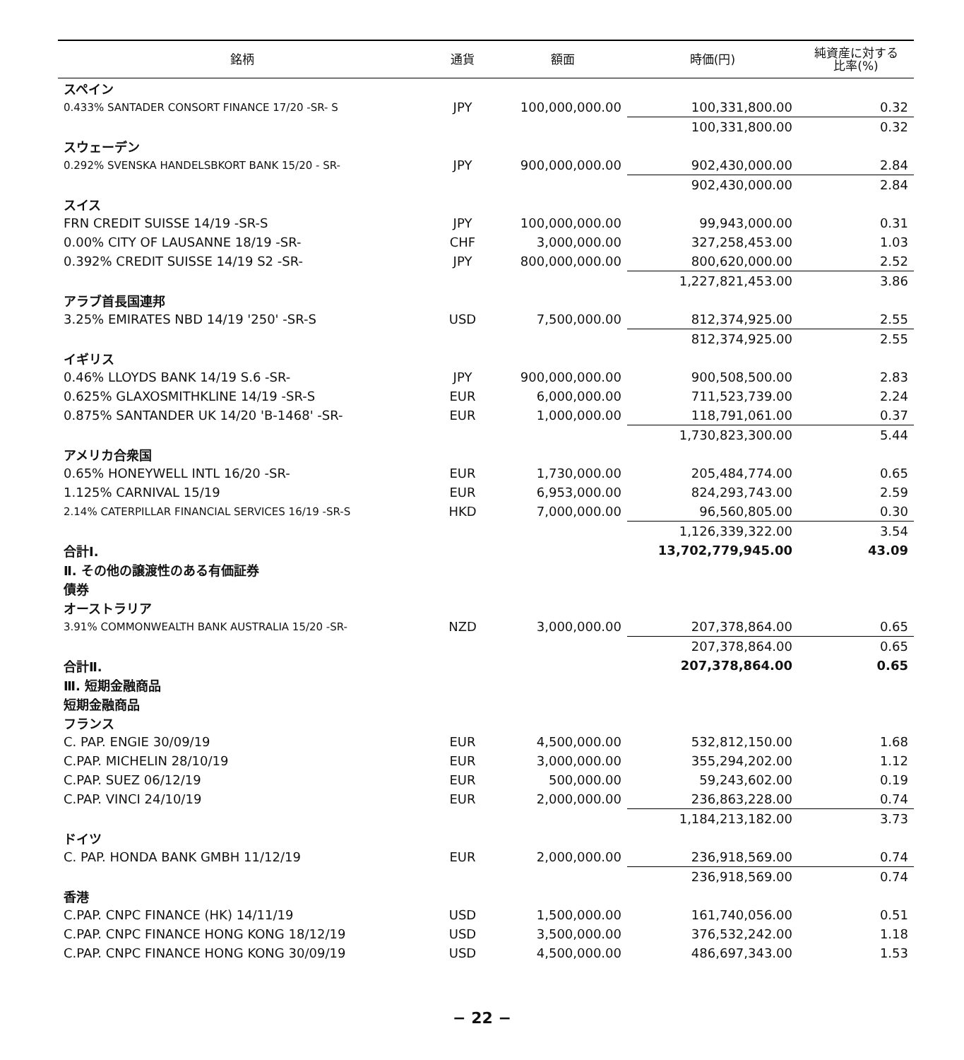| 銘柄 | 通貨 | 額面 | 時価(円) | 純資産に対する 比率(%) |
| --- | --- | --- | --- | --- |
| スペイン | | | | |
| 0.433% SANTADER CONSORT FINANCE 17/20 -SR- S | JPY | 100,000,000.00 | 100,331,800.00 | 0.32 |
| | | | 100,331,800.00 | 0.32 |
| スウェーデン | | | | |
| 0.292% SVENSKA HANDELSBKORT BANK 15/20 - SR- | JPY | 900,000,000.00 | 902,430,000.00 | 2.84 |
| | | | 902,430,000.00 | 2.84 |
| スイス | | | | |
| FRN CREDIT SUISSE 14/19 -SR-S | JPY | 100,000,000.00 | 99,943,000.00 | 0.31 |
| 0.00% CITY OF LAUSANNE 18/19 -SR- | CHF | 3,000,000.00 | 327,258,453.00 | 1.03 |
| 0.392% CREDIT SUISSE 14/19 S2 -SR- | JPY | 800,000,000.00 | 800,620,000.00 | 2.52 |
| | | | 1,227,821,453.00 | 3.86 |
| アラブ首長国連邦 | | | | |
| 3.25% EMIRATES NBD 14/19 '250' -SR-S | USD | 7,500,000.00 | 812,374,925.00 | 2.55 |
| | | | 812,374,925.00 | 2.55 |
| イギリス | | | | |
| 0.46% LLOYDS BANK 14/19 S.6 -SR- | JPY | 900,000,000.00 | 900,508,500.00 | 2.83 |
| 0.625% GLAXOSMITHKLINE 14/19 -SR-S | EUR | 6,000,000.00 | 711,523,739.00 | 2.24 |
| 0.875% SANTANDER UK 14/20 'B-1468' -SR- | EUR | 1,000,000.00 | 118,791,061.00 | 0.37 |
| | | | 1,730,823,300.00 | 5.44 |
| アメリカ合衆国 | | | | |
| 0.65% HONEYWELL INTL 16/20 -SR- | EUR | 1,730,000.00 | 205,484,774.00 | 0.65 |
| 1.125% CARNIVAL 15/19 | EUR | 6,953,000.00 | 824,293,743.00 | 2.59 |
| 2.14% CATERPILLAR FINANCIAL SERVICES 16/19 -SR-S | HKD | 7,000,000.00 | 96,560,805.00 | 0.30 |
| | | | 1,126,339,322.00 | 3.54 |
| 合計Ⅰ. | | | 13,702,779,945.00 | 43.09 |
| Ⅱ. その他の譲渡性のある有価証券 | | | | |
| 債券 | | | | |
| オーストラリア | | | | |
| 3.91% COMMONWEALTH BANK AUSTRALIA 15/20 -SR- | NZD | 3,000,000.00 | 207,378,864.00 | 0.65 |
| | | | 207,378,864.00 | 0.65 |
| 合計Ⅱ. | | | 207,378,864.00 | 0.65 |
| Ⅲ. 短期金融商品 | | | | |
| 短期金融商品 | | | | |
| フランス | | | | |
| C. PAP. ENGIE 30/09/19 | EUR | 4,500,000.00 | 532,812,150.00 | 1.68 |
| C.PAP. MICHELIN 28/10/19 | EUR | 3,000,000.00 | 355,294,202.00 | 1.12 |
| C.PAP. SUEZ 06/12/19 | EUR | 500,000.00 | 59,243,602.00 | 0.19 |
| C.PAP. VINCI 24/10/19 | EUR | 2,000,000.00 | 236,863,228.00 | 0.74 |
| | | | 1,184,213,182.00 | 3.73 |
| ドイツ | | | | |
| C. PAP. HONDA BANK GMBH 11/12/19 | EUR | 2,000,000.00 | 236,918,569.00 | 0.74 |
| | | | 236,918,569.00 | 0.74 |
| 香港 | | | | |
| C.PAP. CNPC FINANCE (HK) 14/11/19 | USD | 1,500,000.00 | 161,740,056.00 | 0.51 |
| C.PAP. CNPC FINANCE HONG KONG 18/12/19 | USD | 3,500,000.00 | 376,532,242.00 | 1.18 |
| C.PAP. CNPC FINANCE HONG KONG 30/09/19 | USD | 4,500,000.00 | 486,697,343.00 | 1.53 |
− 22 −